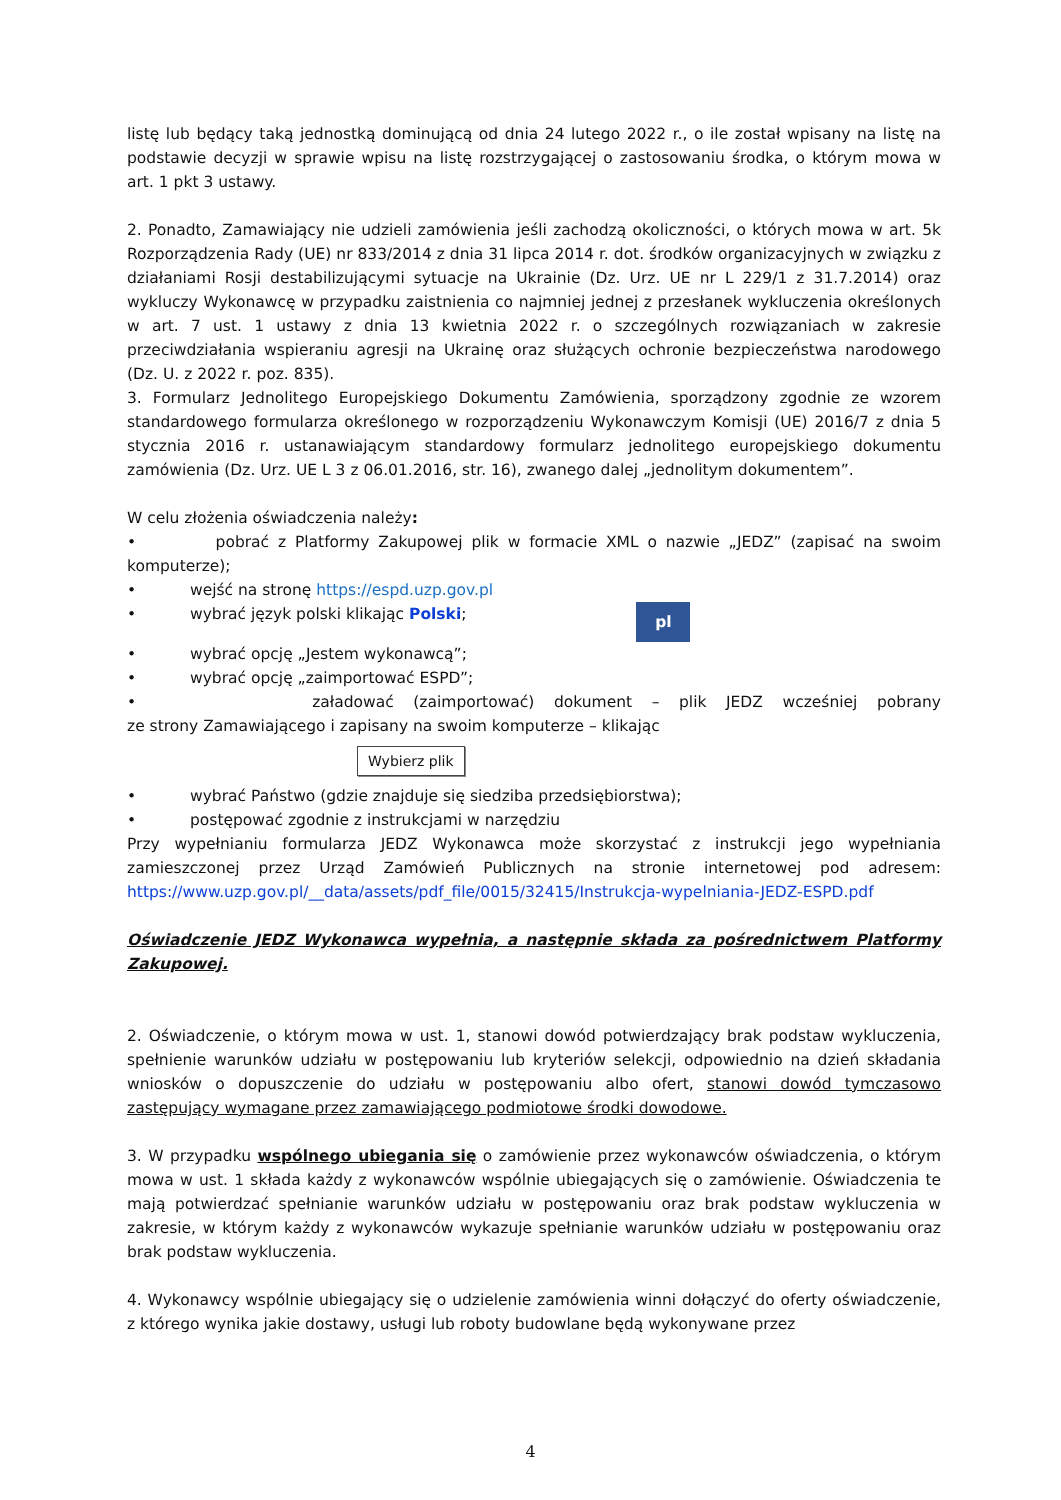listę lub będący taką jednostką dominującą od dnia 24 lutego 2022 r., o ile został wpisany na listę na podstawie decyzji w sprawie wpisu na listę rozstrzygającej o zastosowaniu środka, o którym mowa w art. 1 pkt 3 ustawy.
2. Ponadto, Zamawiający nie udzieli zamówienia jeśli zachodzą okoliczności, o których mowa w art. 5k Rozporządzenia Rady (UE) nr 833/2014 z dnia 31 lipca 2014 r. dot. środków organizacyjnych w związku z działaniami Rosji destabilizującymi sytuacje na Ukrainie (Dz. Urz. UE nr L 229/1 z 31.7.2014) oraz wykluczy Wykonawcę w przypadku zaistnienia co najmniej jednej z przesłanek wykluczenia określonych w art. 7 ust. 1 ustawy z dnia 13 kwietnia 2022 r. o szczególnych rozwiązaniach w zakresie przeciwdziałania wspieraniu agresji na Ukrainę oraz służących ochronie bezpieczeństwa narodowego (Dz. U. z 2022 r. poz. 835).
3. Formularz Jednolitego Europejskiego Dokumentu Zamówienia, sporządzony zgodnie ze wzorem standardowego formularza określonego w rozporządzeniu Wykonawczym Komisji (UE) 2016/7 z dnia 5 stycznia 2016 r. ustanawiającym standardowy formularz jednolitego europejskiego dokumentu zamówienia (Dz. Urz. UE L 3 z 06.01.2016, str. 16), zwanego dalej „jednolitym dokumentem”.
W celu złożenia oświadczenia należy:
• pobrać z Platformy Zakupowej plik w formacie XML o nazwie „JEDZ” (zapisać na swoim komputerze);
• wejść na stronę https://espd.uzp.gov.pl
• wybrać język polski klikając Polski; pl
• wybrać opcję „Jestem wykonawcą”;
• wybrać opcję „zaimportować ESPD”;
• załadować (zaimportować) dokument – plik JEDZ wcześniej pobrany
ze strony Zamawiającego i zapisany na swoim komputerze – klikając
Wybierz plik
• wybrać Państwo (gdzie znajduje się siedziba przedsiębiorstwa);
• postępować zgodnie z instrukcjami w narzędziu
Przy wypełnianiu formularza JEDZ Wykonawca może skorzystać z instrukcji jego wypełniania zamieszczonej przez Urząd Zamówień Publicznych na stronie internetowej pod adresem: https://www.uzp.gov.pl/__data/assets/pdf_file/0015/32415/Instrukcja-wypelniania-JEDZ-ESPD.pdf
Oświadczenie JEDZ Wykonawca wypełnia, a następnie składa za pośrednictwem Platformy Zakupowej.
2. Oświadczenie, o którym mowa w ust. 1, stanowi dowód potwierdzający brak podstaw wykluczenia, spełnienie warunków udziału w postępowaniu lub kryteriów selekcji, odpowiednio na dzień składania wniosków o dopuszczenie do udziału w postępowaniu albo ofert, stanowi dowód tymczasowo zastępujący wymagane przez zamawiającego podmiotowe środki dowodowe.
3. W przypadku wspólnego ubiegania się o zamówienie przez wykonawców oświadczenia, o którym mowa w ust. 1 składa każdy z wykonawców wspólnie ubiegających się o zamówienie. Oświadczenia te mają potwierdzać spełnianie warunków udziału w postępowaniu oraz brak podstaw wykluczenia w zakresie, w którym każdy z wykonawców wykazuje spełnianie warunków udziału w postępowaniu oraz brak podstaw wykluczenia.
4. Wykonawcy wspólnie ubiegający się o udzielenie zamówienia winni dołączyć do oferty oświadczenie, z którego wynika jakie dostawy, usługi lub roboty budowlane będą wykonywane przez
4